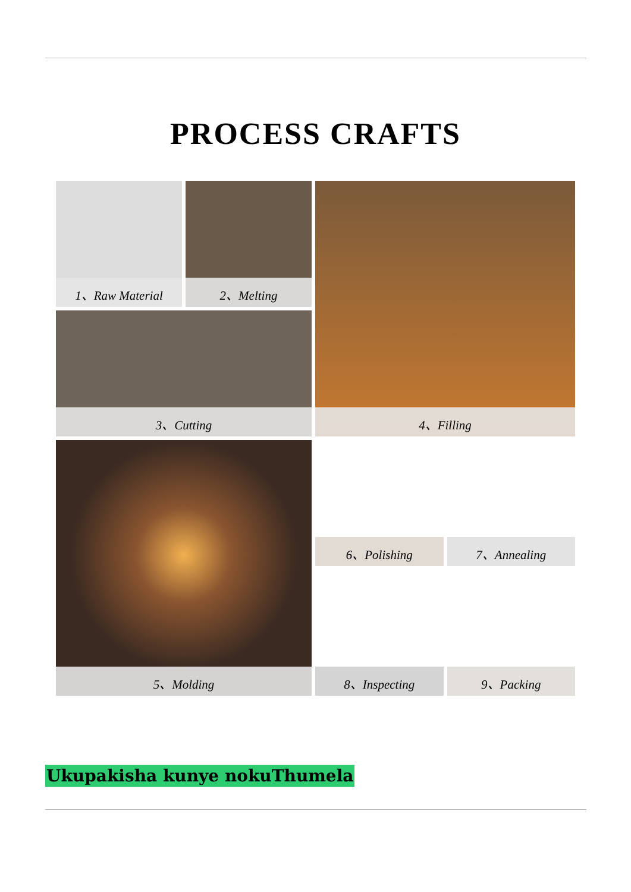PROCESS CRAFTS
1、Raw Material
2、Melting
4、Filling
3、Cutting
5、Molding
6、Polishing
7、Annealing
8、Inspecting
9、Packing
Ukupakisha kunye nokuThumela